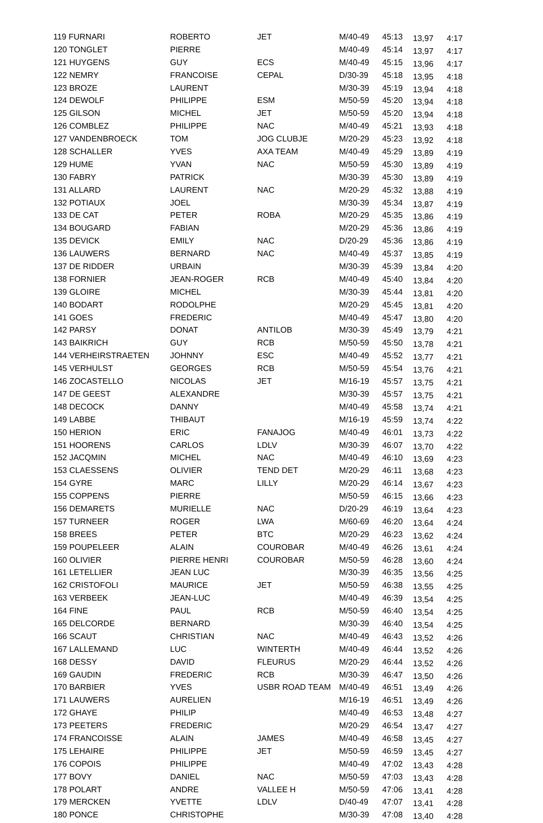| 119 FURNARI | ROBERTO | JET | M/40-49 | 45:13 | 13,97 | 4:17 |
| 120 TONGLET | PIERRE | | M/40-49 | 45:14 | 13,97 | 4:17 |
| 121 HUYGENS | GUY | ECS | M/40-49 | 45:15 | 13,96 | 4:17 |
| 122 NEMRY | FRANCOISE | CEPAL | D/30-39 | 45:18 | 13,95 | 4:18 |
| 123 BROZE | LAURENT | | M/30-39 | 45:19 | 13,94 | 4:18 |
| 124 DEWOLF | PHILIPPE | ESM | M/50-59 | 45:20 | 13,94 | 4:18 |
| 125 GILSON | MICHEL | JET | M/50-59 | 45:20 | 13,94 | 4:18 |
| 126 COMBLEZ | PHILIPPE | NAC | M/40-49 | 45:21 | 13,93 | 4:18 |
| 127 VANDENBROECK | TOM | JOG CLUBJE | M/20-29 | 45:23 | 13,92 | 4:18 |
| 128 SCHALLER | YVES | AXA TEAM | M/40-49 | 45:29 | 13,89 | 4:19 |
| 129 HUME | YVAN | NAC | M/50-59 | 45:30 | 13,89 | 4:19 |
| 130 FABRY | PATRICK | | M/30-39 | 45:30 | 13,89 | 4:19 |
| 131 ALLARD | LAURENT | NAC | M/20-29 | 45:32 | 13,88 | 4:19 |
| 132 POTIAUX | JOEL | | M/30-39 | 45:34 | 13,87 | 4:19 |
| 133 DE CAT | PETER | ROBA | M/20-29 | 45:35 | 13,86 | 4:19 |
| 134 BOUGARD | FABIAN | | M/20-29 | 45:36 | 13,86 | 4:19 |
| 135 DEVICK | EMILY | NAC | D/20-29 | 45:36 | 13,86 | 4:19 |
| 136 LAUWERS | BERNARD | NAC | M/40-49 | 45:37 | 13,85 | 4:19 |
| 137 DE RIDDER | URBAIN | | M/30-39 | 45:39 | 13,84 | 4:20 |
| 138 FORNIER | JEAN-ROGER | RCB | M/40-49 | 45:40 | 13,84 | 4:20 |
| 139 GLOIRE | MICHEL | | M/30-39 | 45:44 | 13,81 | 4:20 |
| 140 BODART | RODOLPHE | | M/20-29 | 45:45 | 13,81 | 4:20 |
| 141 GOES | FREDERIC | | M/40-49 | 45:47 | 13,80 | 4:20 |
| 142 PARSY | DONAT | ANTILOB | M/30-39 | 45:49 | 13,79 | 4:21 |
| 143 BAIKRICH | GUY | RCB | M/50-59 | 45:50 | 13,78 | 4:21 |
| 144 VERHEIRSTRAETEN | JOHNNY | ESC | M/40-49 | 45:52 | 13,77 | 4:21 |
| 145 VERHULST | GEORGES | RCB | M/50-59 | 45:54 | 13,76 | 4:21 |
| 146 ZOCASTELLO | NICOLAS | JET | M/16-19 | 45:57 | 13,75 | 4:21 |
| 147 DE GEEST | ALEXANDRE | | M/30-39 | 45:57 | 13,75 | 4:21 |
| 148 DECOCK | DANNY | | M/40-49 | 45:58 | 13,74 | 4:21 |
| 149 LABBE | THIBAUT | | M/16-19 | 45:59 | 13,74 | 4:22 |
| 150 HERION | ERIC | FANAJOG | M/40-49 | 46:01 | 13,73 | 4:22 |
| 151 HOORENS | CARLOS | LDLV | M/30-39 | 46:07 | 13,70 | 4:22 |
| 152 JACQMIN | MICHEL | NAC | M/40-49 | 46:10 | 13,69 | 4:23 |
| 153 CLAESSENS | OLIVIER | TEND DET | M/20-29 | 46:11 | 13,68 | 4:23 |
| 154 GYRE | MARC | LILLY | M/20-29 | 46:14 | 13,67 | 4:23 |
| 155 COPPENS | PIERRE | | M/50-59 | 46:15 | 13,66 | 4:23 |
| 156 DEMARETS | MURIELLE | NAC | D/20-29 | 46:19 | 13,64 | 4:23 |
| 157 TURNEER | ROGER | LWA | M/60-69 | 46:20 | 13,64 | 4:24 |
| 158 BREES | PETER | BTC | M/20-29 | 46:23 | 13,62 | 4:24 |
| 159 POUPELEER | ALAIN | COUROBAR | M/40-49 | 46:26 | 13,61 | 4:24 |
| 160 OLIVIER | PIERRE HENRI | COUROBAR | M/50-59 | 46:28 | 13,60 | 4:24 |
| 161 LETELLIER | JEAN LUC | | M/30-39 | 46:35 | 13,56 | 4:25 |
| 162 CRISTOFOLI | MAURICE | JET | M/50-59 | 46:38 | 13,55 | 4:25 |
| 163 VERBEEK | JEAN-LUC | | M/40-49 | 46:39 | 13,54 | 4:25 |
| 164 FINE | PAUL | RCB | M/50-59 | 46:40 | 13,54 | 4:25 |
| 165 DELCORDE | BERNARD | | M/30-39 | 46:40 | 13,54 | 4:25 |
| 166 SCAUT | CHRISTIAN | NAC | M/40-49 | 46:43 | 13,52 | 4:26 |
| 167 LALLEMAND | LUC | WINTERTH | M/40-49 | 46:44 | 13,52 | 4:26 |
| 168 DESSY | DAVID | FLEURUS | M/20-29 | 46:44 | 13,52 | 4:26 |
| 169 GAUDIN | FREDERIC | RCB | M/30-39 | 46:47 | 13,50 | 4:26 |
| 170 BARBIER | YVES | USBR ROAD TEAM | M/40-49 | 46:51 | 13,49 | 4:26 |
| 171 LAUWERS | AURELIEN | | M/16-19 | 46:51 | 13,49 | 4:26 |
| 172 GHAYE | PHILIP | | M/40-49 | 46:53 | 13,48 | 4:27 |
| 173 PEETERS | FREDERIC | | M/20-29 | 46:54 | 13,47 | 4:27 |
| 174 FRANCOISSE | ALAIN | JAMES | M/40-49 | 46:58 | 13,45 | 4:27 |
| 175 LEHAIRE | PHILIPPE | JET | M/50-59 | 46:59 | 13,45 | 4:27 |
| 176 COPOIS | PHILIPPE | | M/40-49 | 47:02 | 13,43 | 4:28 |
| 177 BOVY | DANIEL | NAC | M/50-59 | 47:03 | 13,43 | 4:28 |
| 178 POLART | ANDRE | VALLEE H | M/50-59 | 47:06 | 13,41 | 4:28 |
| 179 MERCKEN | YVETTE | LDLV | D/40-49 | 47:07 | 13,41 | 4:28 |
| 180 PONCE | CHRISTOPHE | | M/30-39 | 47:08 | 13,40 | 4:28 |